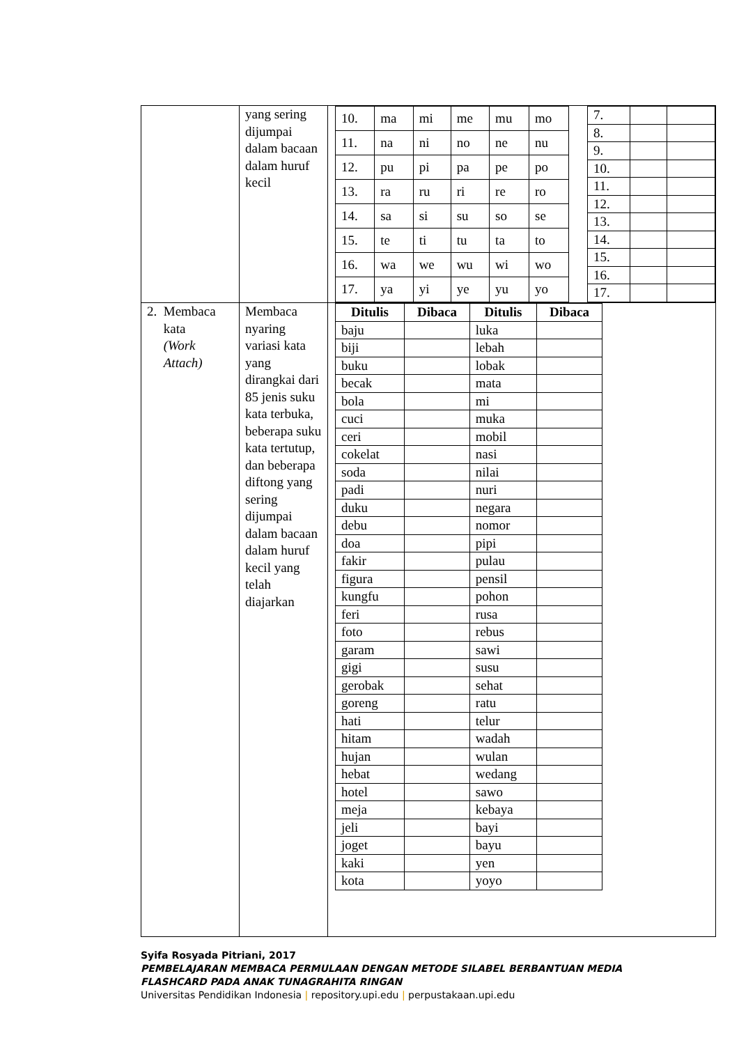| | yang sering dijumpai dalam bacaan dalam huruf kecil | / 10. / ma / mi / me / mu / mo / / 11. / na / ni / no / ne / nu / / 12. / pu / pi / pa / pe / po / / 13. / ra / ru / ri / re / ro / / 14. / sa / si / su / so / se / / 15. / te / ti / tu / ta / to / / 16. / wa / we / wu / wi / wo / / 17. / ya / yi / ye / yu / yo / / 7. / / / / 8. / / / / 9. / / / / 10. / / / / 11. / / / / 12. / / / / 13. / / / / 14. / / / / 15. / / / / 16. / / / / 17. / / / |
| 2. Membaca kata (Work Attach) | Membaca nyaring variasi kata yang dirangkai dari 85 jenis suku kata terbuka, beberapa suku kata tertutup, dan beberapa diftong yang sering dijumpai dalam bacaan dalam huruf kecil yang telah diajarkan | / Ditulis / Dibaca / Ditulis / Dibaca / / --- / --- / --- / --- / / baju / / luka / / / biji / / lebah / / / buku / / lobak / / / becak / / mata / / / bola / / mi / / / cuci / / muka / / / ceri / / mobil / / / cokelat / / nasi / / / soda / / nilai / / / padi / / nuri / / / duku / / negara / / / debu / / nomor / / / doa / / pipi / / / fakir / / pulau / / / figura / / pensil / / / kungfu / / pohon / / / feri / / rusa / / / foto / / rebus / / / garam / / sawi / / / gigi / / susu / / / gerobak / / sehat / / / goreng / / ratu / / / hati / / telur / / / hitam / / wadah / / / hujan / / wulan / / / hebat / / wedang / / / hotel / / sawo / / / meja / / kebaya / / / jeli / / bayi / / / joget / / bayu / / / kaki / / yen / / / kota / / yoyo / / |
Syifa Rosyada Pitriani, 2017
PEMBELAJARAN MEMBACA PERMULAAN DENGAN METODE SILABEL BERBANTUAN MEDIA
FLASHCARD PADA ANAK TUNAGRAHITA RINGAN
Universitas Pendidikan Indonesia | repository.upi.edu | perpustakaan.upi.edu